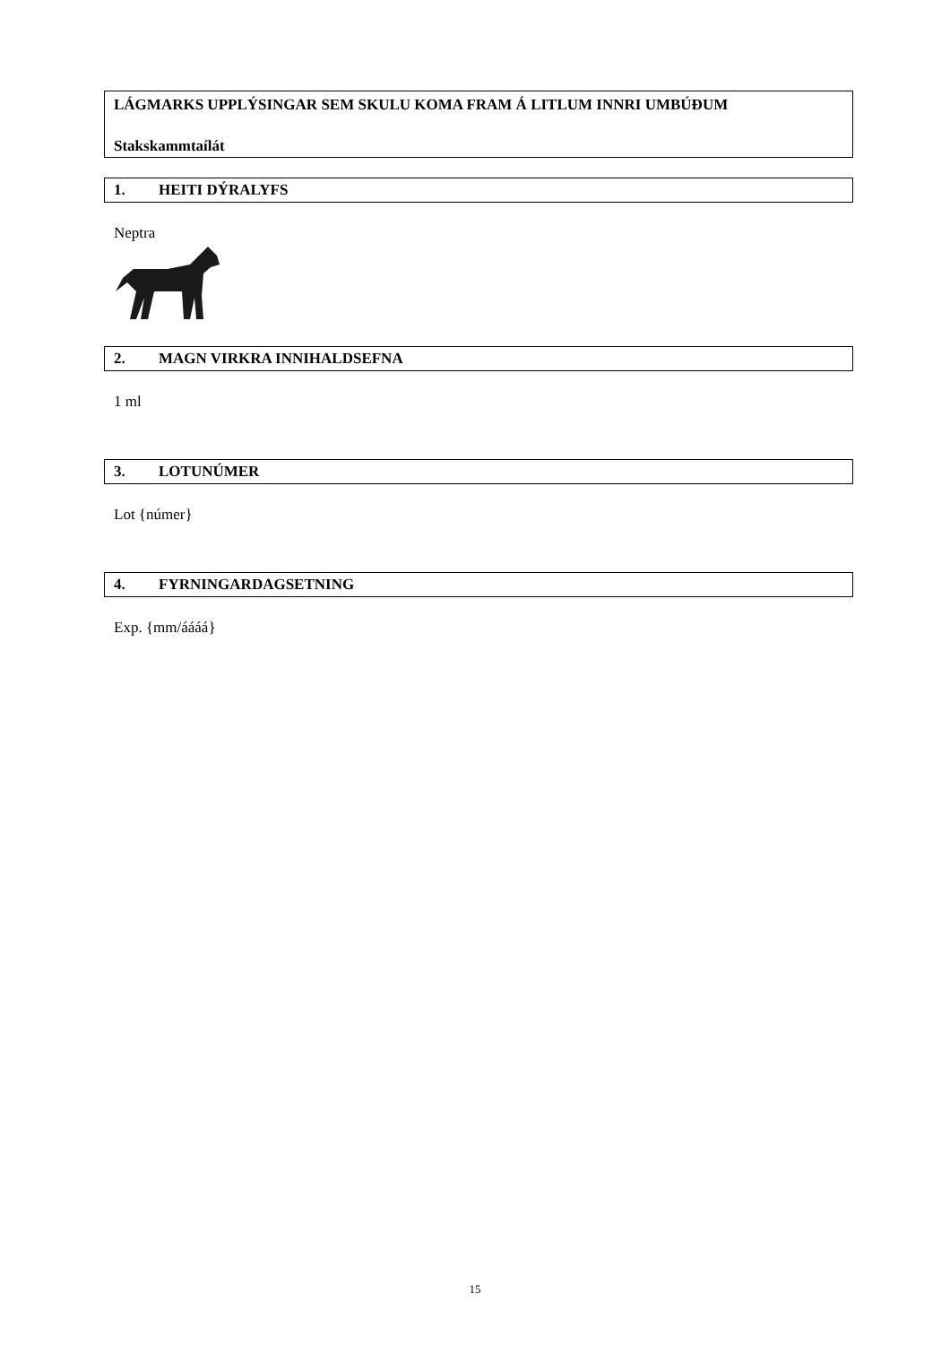LÁGMARKS UPPLÝSINGAR SEM SKULU KOMA FRAM Á LITLUM INNRI UMBÚÐUM
Stakskammtaílát
1. HEITI DÝRALYFS
Neptra
2. MAGN VIRKRA INNIHALDSEFNA
1 ml
3. LOTUNÚMER
Lot {númer}
4. FYRNINGARDAGSETNING
Exp. {mm/áááá}
15